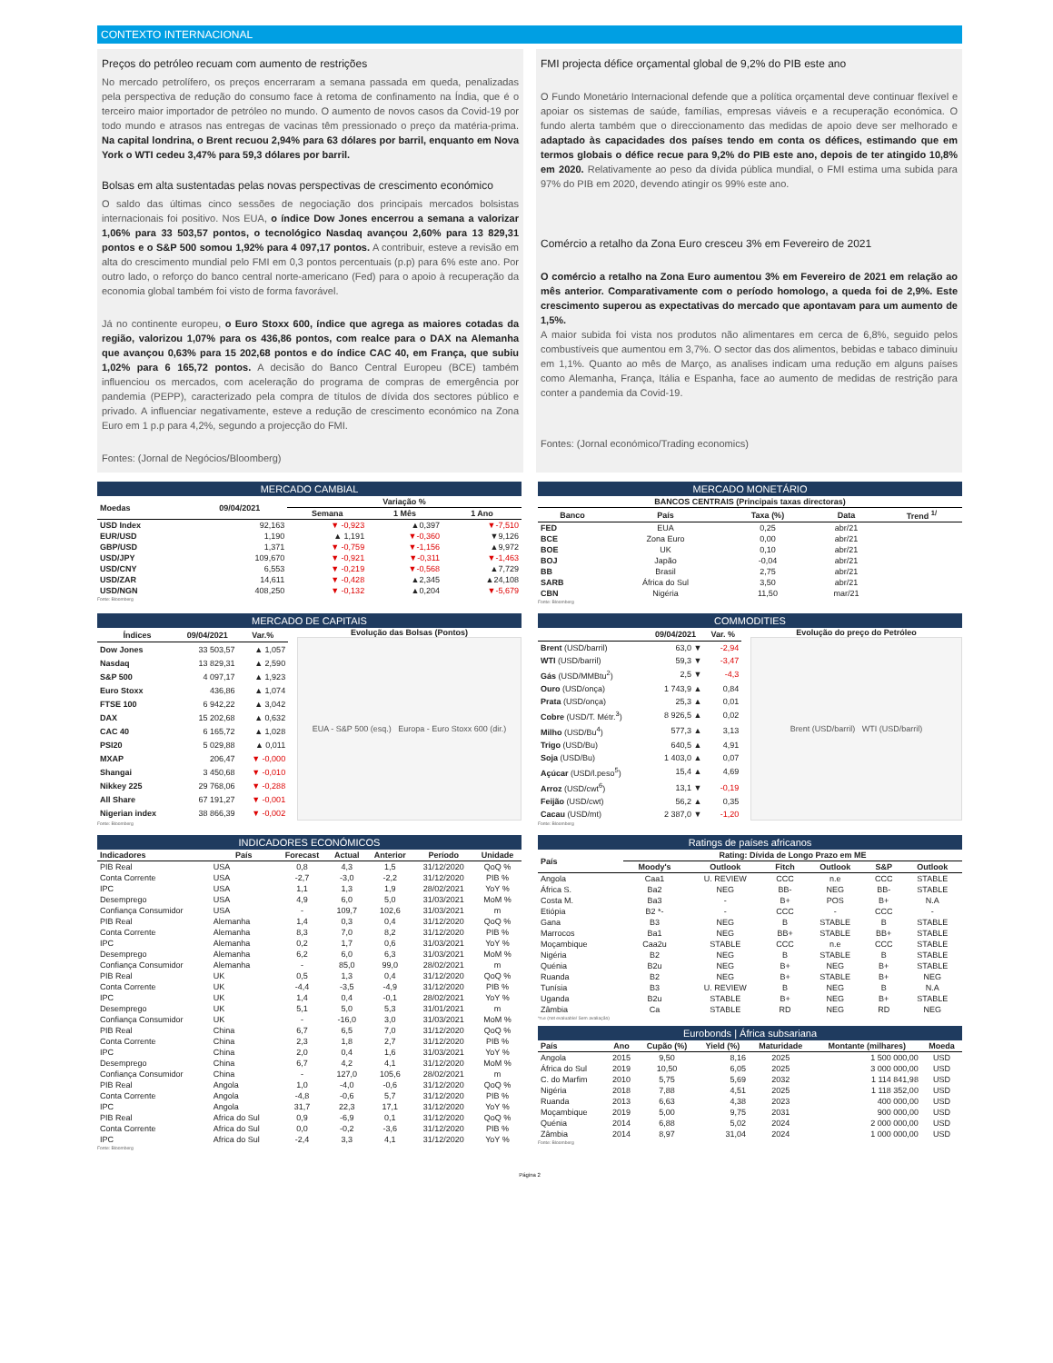CONTEXTO INTERNACIONAL
Preços do petróleo recuam com aumento de restrições
No mercado petrolífero, os preços encerraram a semana passada em queda, penalizadas pela perspectiva de redução do consumo face à retoma de confinamento na Índia, que é o terceiro maior importador de petróleo no mundo. O aumento de novos casos da Covid-19 por todo mundo e atrasos nas entregas de vacinas têm pressionado o preço da matéria-prima. Na capital londrina, o Brent recuou 2,94% para 63 dólares por barril, enquanto em Nova York o WTI cedeu 3,47% para 59,3 dólares por barril.
Bolsas em alta sustentadas pelas novas perspectivas de crescimento económico
O saldo das últimas cinco sessões de negociação dos principais mercados bolsistas internacionais foi positivo. Nos EUA, o índice Dow Jones encerrou a semana a valorizar 1,06% para 33 503,57 pontos, o tecnológico Nasdaq avançou 2,60% para 13 829,31 pontos e o S&P 500 somou 1,92% para 4 097,17 pontos. A contribuir, esteve a revisão em alta do crescimento mundial pelo FMI em 0,3 pontos percentuais (p.p) para 6% este ano. Por outro lado, o reforço do banco central norte-americano (Fed) para o apoio à recuperação da economia global também foi visto de forma favorável.
Já no continente europeu, o Euro Stoxx 600, índice que agrega as maiores cotadas da região, valorizou 1,07% para os 436,86 pontos, com realce para o DAX na Alemanha que avançou 0,63% para 15 202,68 pontos e do índice CAC 40, em França, que subiu 1,02% para 6 165,72 pontos. A decisão do Banco Central Europeu (BCE) também influenciou os mercados, com aceleração do programa de compras de emergência por pandemia (PEPP), caracterizado pela compra de títulos de dívida dos sectores público e privado. A influenciar negativamente, esteve a redução de crescimento económico na Zona Euro em 1 p.p para 4,2%, segundo a projecção do FMI.
Fontes: (Jornal de Negócios/Bloomberg)
FMI projecta défice orçamental global de 9,2% do PIB este ano
O Fundo Monetário Internacional defende que a política orçamental deve continuar flexível e apoiar os sistemas de saúde, famílias, empresas viáveis e a recuperação económica. O fundo alerta também que o direccionamento das medidas de apoio deve ser melhorado e adaptado às capacidades dos países tendo em conta os défices, estimando que em termos globais o défice recue para 9,2% do PIB este ano, depois de ter atingido 10,8% em 2020. Relativamente ao peso da dívida pública mundial, o FMI estima uma subida para 97% do PIB em 2020, devendo atingir os 99% este ano.
Comércio a retalho da Zona Euro cresceu 3% em Fevereiro de 2021
O comércio a retalho na Zona Euro aumentou 3% em Fevereiro de 2021 em relação ao mês anterior. Comparativamente com o período homologo, a queda foi de 2,9%. Este crescimento superou as expectativas do mercado que apontavam para um aumento de 1,5%.
A maior subida foi vista nos produtos não alimentares em cerca de 6,8%, seguido pelos combustíveis que aumentou em 3,7%. O sector das dos alimentos, bebidas e tabaco diminuiu em 1,1%. Quanto ao mês de Março, as analises indicam uma redução em alguns países como Alemanha, França, Itália e Espanha, face ao aumento de medidas de restrição para conter a pandemia da Covid-19.
Fontes: (Jornal económico/Trading economics)
MERCADO CAMBIAL
| Moedas | 09/04/2021 | Variação % | | |
| --- | --- | --- | --- | --- |
| | | Semana | 1 Mês | 1 Ano |
| USD Index | 92,163 | ▼ -0,923 | ▲0,397 | ▼-7,510 |
| EUR/USD | 1,190 | ▲ 1,191 | ▼-0,360 | ▼9,126 |
| GBP/USD | 1,371 | ▼ -0,759 | ▼-1,156 | ▲9,972 |
| USD/JPY | 109,670 | ▼ -0,921 | ▼-0,311 | ▼-1,463 |
| USD/CNY | 6,553 | ▼ -0,219 | ▼-0,568 | ▲7,729 |
| USD/ZAR | 14,611 | ▼ -0,428 | ▲2,345 | ▲24,108 |
| USD/NGN | 408,250 | ▼ -0,132 | ▲0,204 | ▼-5,679 |
Fonte: Bloomberg
MERCADO MONETÁRIO
| BANCOS CENTRAIS (Principais taxas directoras) | | | | |
| --- | --- | --- | --- | --- |
| Banco | País | Taxa (%) | Data | Trend <sup>1/</sup> |
| FED | EUA | 0,25 | abr/21 | |
| BCE | Zona Euro | 0,00 | abr/21 | |
| BOE | UK | 0,10 | abr/21 | |
| BOJ | Japão | -0,04 | abr/21 | |
| BB | Brasil | 2,75 | abr/21 | |
| SARB | África do Sul | 3,50 | abr/21 | |
| CBN | Nigéria | 11,50 | mar/21 | |
Fonte: Bloomberg
MERCADO DE CAPITAIS
| Índices | 09/04/2021 | Var.% |
| --- | --- | --- |
| Dow Jones | 33 503,57 | ▲ 1,057 |
| Nasdaq | 13 829,31 | ▲ 2,590 |
| S&P 500 | 4 097,17 | ▲ 1,923 |
| Euro Stoxx | 436,86 | ▲ 1,074 |
| FTSE 100 | 6 942,22 | ▲ 3,042 |
| DAX | 15 202,68 | ▲ 0,632 |
| CAC 40 | 6 165,72 | ▲ 1,028 |
| PSI20 | 5 029,88 | ▲ 0,011 |
| MXAP | 206,47 | ▼ -0,000 |
| Shangai | 3 450,68 | ▼ -0,010 |
| Nikkey 225 | 29 768,06 | ▼ -0,288 |
| All Share | 67 191,27 | ▼ -0,001 |
| Nigerian index | 38 866,39 | ▼ -0,002 |
Evolução das Bolsas (Pontos)
EUA - S&P 500 (esq.) Europa - Euro Stoxx 600 (dir.)
Fonte: Bloomberg
COMMODITIES
| | 09/04/2021 | Var. % |
| --- | --- | --- |
| Brent (USD/barril) | 63,0 ▼ | -2,94 |
| WTI (USD/barril) | 59,3 ▼ | -3,47 |
| Gás (USD/MMBtu<sup>2</sup>) | 2,5 ▼ | -4,3 |
| Ouro (USD/onça) | 1 743,9 ▲ | 0,84 |
| Prata (USD/onça) | 25,3 ▲ | 0,01 |
| Cobre (USD/T. Métr.<sup>3</sup>) | 8 926,5 ▲ | 0,02 |
| Milho (USD/Bu<sup>4</sup>) | 577,3 ▲ | 3,13 |
| Trigo (USD/Bu) | 640,5 ▲ | 4,91 |
| Soja (USD/Bu) | 1 403,0 ▲ | 0,07 |
| Açúcar (USD/l.peso<sup>5</sup>) | 15,4 ▲ | 4,69 |
| Arroz (USD/cwt<sup>6</sup>) | 13,1 ▼ | -0,19 |
| Feijão (USD/cwt) | 56,2 ▲ | 0,35 |
| Cacau (USD/mt) | 2 387,0 ▼ | -1,20 |
Evolução do preço do Petróleo
Brent (USD/barril) WTI (USD/barril)
Fonte: Bloomberg
INDICADORES ECONÓMICOS
| Indicadores | País | Forecast | Actual | Anterior | Período | Unidade |
| --- | --- | --- | --- | --- | --- | --- |
| PIB Real | USA | 0,8 | 4,3 | 1,5 | 31/12/2020 | QoQ % |
| Conta Corrente | USA | -2,7 | -3,0 | -2,2 | 31/12/2020 | PIB % |
| IPC | USA | 1,1 | 1,3 | 1,9 | 28/02/2021 | YoY % |
| Desemprego | USA | 4,9 | 6,0 | 5,0 | 31/03/2021 | MoM % |
| Confiança Consumidor | USA | - | 109,7 | 102,6 | 31/03/2021 | m |
| PIB Real | Alemanha | 1,4 | 0,3 | 0,4 | 31/12/2020 | QoQ % |
| Conta Corrente | Alemanha | 8,3 | 7,0 | 8,2 | 31/12/2020 | PIB % |
| IPC | Alemanha | 0,2 | 1,7 | 0,6 | 31/03/2021 | YoY % |
| Desemprego | Alemanha | 6,2 | 6,0 | 6,3 | 31/03/2021 | MoM % |
| Confiança Consumidor | Alemanha | - | 85,0 | 99,0 | 28/02/2021 | m |
| PIB Real | UK | 0,5 | 1,3 | 0,4 | 31/12/2020 | QoQ % |
| Conta Corrente | UK | -4,4 | -3,5 | -4,9 | 31/12/2020 | PIB % |
| IPC | UK | 1,4 | 0,4 | -0,1 | 28/02/2021 | YoY % |
| Desemprego | UK | 5,1 | 5,0 | 5,3 | 31/01/2021 | m |
| Confiança Consumidor | UK | - | -16,0 | 3,0 | 31/03/2021 | MoM % |
| PIB Real | China | 6,7 | 6,5 | 7,0 | 31/12/2020 | QoQ % |
| Conta Corrente | China | 2,3 | 1,8 | 2,7 | 31/12/2020 | PIB % |
| IPC | China | 2,0 | 0,4 | 1,6 | 31/03/2021 | YoY % |
| Desemprego | China | 6,7 | 4,2 | 4,1 | 31/12/2020 | MoM % |
| Confiança Consumidor | China | - | 127,0 | 105,6 | 28/02/2021 | m |
| PIB Real | Angola | 1,0 | -4,0 | -0,6 | 31/12/2020 | QoQ % |
| Conta Corrente | Angola | -4,8 | -0,6 | 5,7 | 31/12/2020 | PIB % |
| IPC | Angola | 31,7 | 22,3 | 17,1 | 31/12/2020 | YoY % |
| PIB Real | Africa do Sul | 0,9 | -6,9 | 0,1 | 31/12/2020 | QoQ % |
| Conta Corrente | Africa do Sul | 0,0 | -0,2 | -3,6 | 31/12/2020 | PIB % |
| IPC | Africa do Sul | -2,4 | 3,3 | 4,1 | 31/12/2020 | YoY % |
Fonte: Bloomberg
Ratings de países africanos
| País | Rating: Dívida de Longo Prazo em ME | | | | | |
| --- | --- | --- | --- | --- | --- | --- |
| | Moody's | Outlook | Fitch | Outlook | S&P | Outlook |
| Angola | Caa1 | U. REVIEW | CCC | n.e | CCC | STABLE |
| África S. | Ba2 | NEG | BB- | NEG | BB- | STABLE |
| Costa M. | Ba3 | - | B+ | POS | B+ | N.A |
| Etiópia | B2 *- | - | CCC | - | CCC | - |
| Gana | B3 | NEG | B | STABLE | B | STABLE |
| Marrocos | Ba1 | NEG | BB+ | STABLE | BB+ | STABLE |
| Moçambique | Caa2u | STABLE | CCC | n.e | CCC | STABLE |
| Nigéria | B2 | NEG | B | STABLE | B | STABLE |
| Quénia | B2u | NEG | B+ | NEG | B+ | STABLE |
| Ruanda | B2 | NEG | B+ | STABLE | B+ | NEG |
| Tunísia | B3 | U. REVIEW | B | NEG | B | N.A |
| Uganda | B2u | STABLE | B+ | NEG | B+ | STABLE |
| Zâmbia | Ca | STABLE | RD | NEG | RD | NEG |
*n.e (not evaluable/ Sem avaliação)
Eurobonds | África subsariana
| País | Ano | Cupão (%) | Yield (%) | Maturidade | Montante (milhares) | Moeda |
| --- | --- | --- | --- | --- | --- | --- |
| Angola | 2015 | 9,50 | 8,16 | 2025 | 1 500 000,00 | USD |
| África do Sul | 2019 | 10,50 | 6,05 | 2025 | 3 000 000,00 | USD |
| C. do Marfim | 2010 | 5,75 | 5,69 | 2032 | 1 114 841,98 | USD |
| Nigéria | 2018 | 7,88 | 4,51 | 2025 | 1 118 352,00 | USD |
| Ruanda | 2013 | 6,63 | 4,38 | 2023 | 400 000,00 | USD |
| Moçambique | 2019 | 5,00 | 9,75 | 2031 | 900 000,00 | USD |
| Quénia | 2014 | 6,88 | 5,02 | 2024 | 2 000 000,00 | USD |
| Zâmbia | 2014 | 8,97 | 31,04 | 2024 | 1 000 000,00 | USD |
Fonte: Bloomberg
Página 2